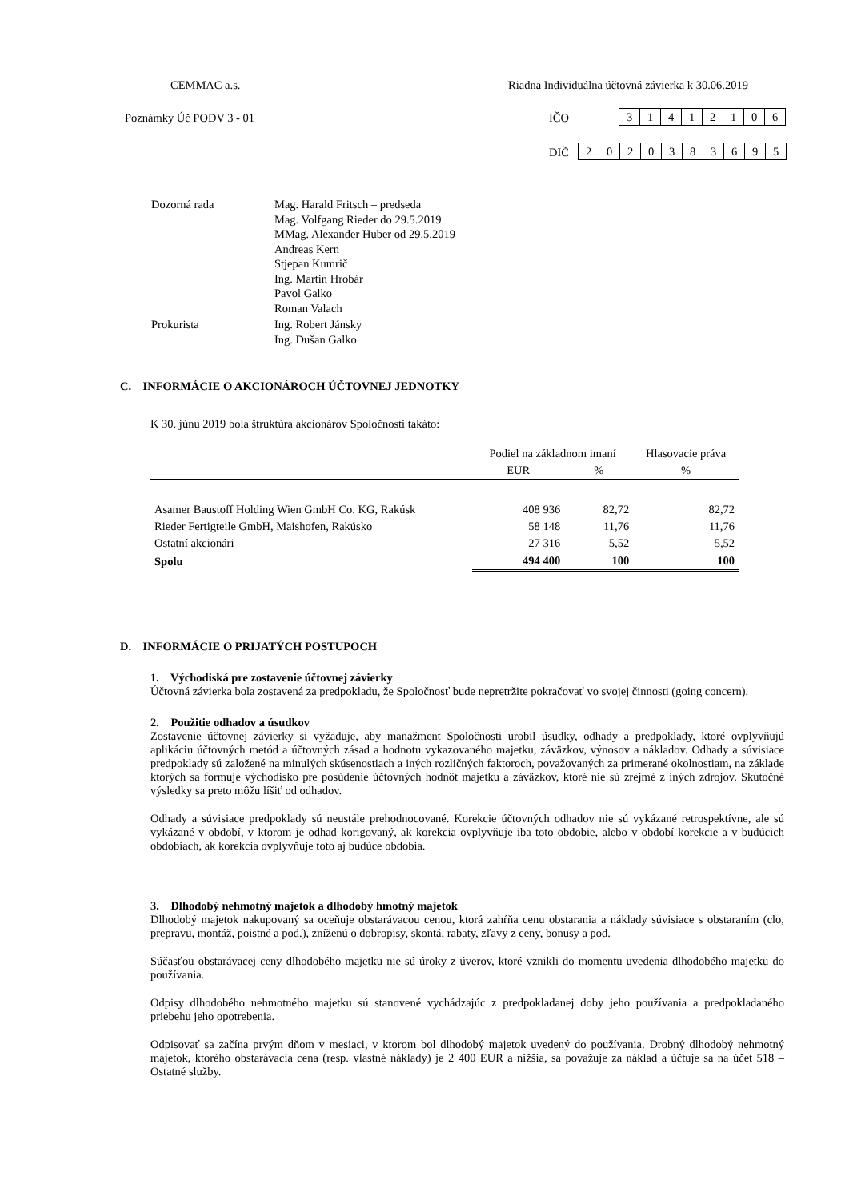CEMMAC a.s. Riadna Individuálna účtovná závierka k 30.06.2019
Poznámky Úč PODV 3 - 01 IČO
| 3 | 1 | 4 | 1 | 2 | 1 | 0 | 6 |
DIČ
| 2 | 0 | 2 | 0 | 3 | 8 | 3 | 6 | 9 | 5 |
| Dozorná rada | Mag. Harald Fritsch – predseda Mag. Volfgang Rieder do 29.5.2019 MMag. Alexander Huber od 29.5.2019 Andreas Kern Stjepan Kumrič Ing. Martin Hrobár Pavol Galko Roman Valach |
| Prokurista | Ing. Robert Jánsky Ing. Dušan Galko |
C. INFORMÁCIE O AKCIONÁROCH ÚČTOVNEJ JEDNOTKY
K 30. júnu 2019 bola štruktúra akcionárov Spoločnosti takáto:
| | Podiel na základnom imaní | | Hlasovacie práva |
| | EUR | % | % |
| Asamer Baustoff Holding Wien GmbH Co. KG, Rakúsk | 408 936 | 82,72 | 82,72 |
| Rieder Fertigteile GmbH, Maishofen, Rakúsko | 58 148 | 11,76 | 11,76 |
| Ostatní akcionári | 27 316 | 5,52 | 5,52 |
| Spolu | 494 400 | 100 | 100 |
D. INFORMÁCIE O PRIJATÝCH POSTUPOCH
1. Východiská pre zostavenie účtovnej závierky
Účtovná závierka bola zostavená za predpokladu, že Spoločnosť bude nepretržite pokračovať vo svojej činnosti (going concern).
2. Použitie odhadov a úsudkov
Zostavenie účtovnej závierky si vyžaduje, aby manažment Spoločnosti urobil úsudky, odhady a predpoklady, ktoré ovplyvňujú aplikáciu účtovných metód a účtovných zásad a hodnotu vykazovaného majetku, záväzkov, výnosov a nákladov. Odhady a súvisiace predpoklady sú založené na minulých skúsenostiach a iných rozličných faktoroch, považovaných za primerané okolnostiam, na základe ktorých sa formuje východisko pre posúdenie účtovných hodnôt majetku a záväzkov, ktoré nie sú zrejmé z iných zdrojov. Skutočné výsledky sa preto môžu líšiť od odhadov.
Odhady a súvisiace predpoklady sú neustále prehodnocované. Korekcie účtovných odhadov nie sú vykázané retrospektívne, ale sú vykázané v období, v ktorom je odhad korigovaný, ak korekcia ovplyvňuje iba toto obdobie, alebo v období korekcie a v budúcich obdobiach, ak korekcia ovplyvňuje toto aj budúce obdobia.
3. Dlhodobý nehmotný majetok a dlhodobý hmotný majetok
Dlhodobý majetok nakupovaný sa oceňuje obstarávacou cenou, ktorá zahŕňa cenu obstarania a náklady súvisiace s obstaraním (clo, prepravu, montáž, poistné a pod.), zníženú o dobropisy, skontá, rabaty, zľavy z ceny, bonusy a pod.
Súčasťou obstarávacej ceny dlhodobého majetku nie sú úroky z úverov, ktoré vznikli do momentu uvedenia dlhodobého majetku do používania.
Odpisy dlhodobého nehmotného majetku sú stanovené vychádzajúc z predpokladanej doby jeho používania a predpokladaného priebehu jeho opotrebenia.
Odpisovať sa začína prvým dňom v mesiaci, v ktorom bol dlhodobý majetok uvedený do používania. Drobný dlhodobý nehmotný majetok, ktorého obstarávacia cena (resp. vlastné náklady) je 2 400 EUR a nižšia, sa považuje za náklad a účtuje sa na účet 518 – Ostatné služby.